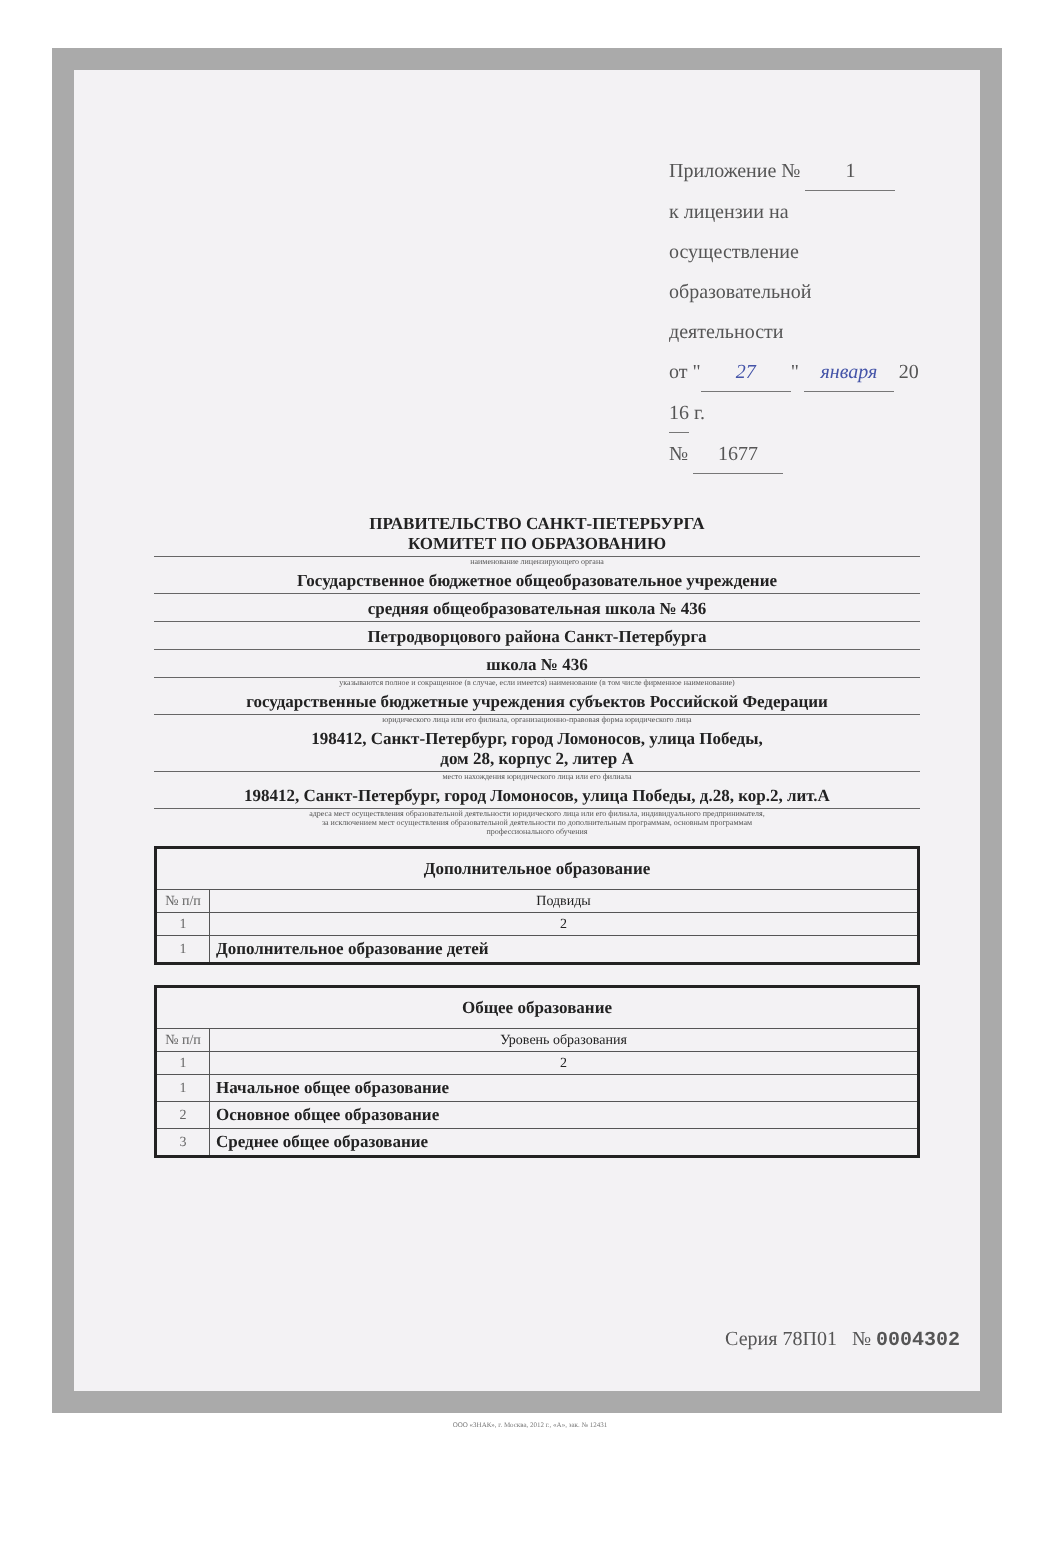Приложение № 1
к лицензии на осуществление
образовательной деятельности
от " 27 " января 20 16 г.
№ 1677
ПРАВИТЕЛЬСТВО САНКТ-ПЕТЕРБУРГА
КОМИТЕТ ПО ОБРАЗОВАНИЮ
наименование лицензирующего органа
Государственное бюджетное общеобразовательное учреждение
средняя общеобразовательная школа № 436
Петродворцового района Санкт-Петербурга
школа № 436
указываются полное и сокращенное (в случае, если имеется) наименование (в том числе фирменное наименование)
государственные бюджетные учреждения субъектов Российской Федерации
юридического лица или его филиала, организационно-правовая форма юридического лица
198412, Санкт-Петербург, город Ломоносов, улица Победы,
дом 28, корпус 2, литер А
место нахождения юридического лица или его филиала
198412, Санкт-Петербург, город Ломоносов, улица Победы, д.28, кор.2, лит.А
адреса мест осуществления образовательной деятельности юридического лица или его филиала, индивидуального предпринимателя,
за исключением мест осуществления образовательной деятельности по дополнительным программам, основным программам
профессионального обучения
| Дополнительное образование | |
| --- | --- |
| № п/п | Подвиды |
| 1 | 2 |
| 1 | Дополнительное образование детей |
| Общее образование | |
| --- | --- |
| № п/п | Уровень образования |
| 1 | 2 |
| 1 | Начальное общее образование |
| 2 | Основное общее образование |
| 3 | Среднее общее образование |
Серия 78П01 № 0004302
ООО «ЗНАК», г. Москва, 2012 г., «А», зак. № 12431